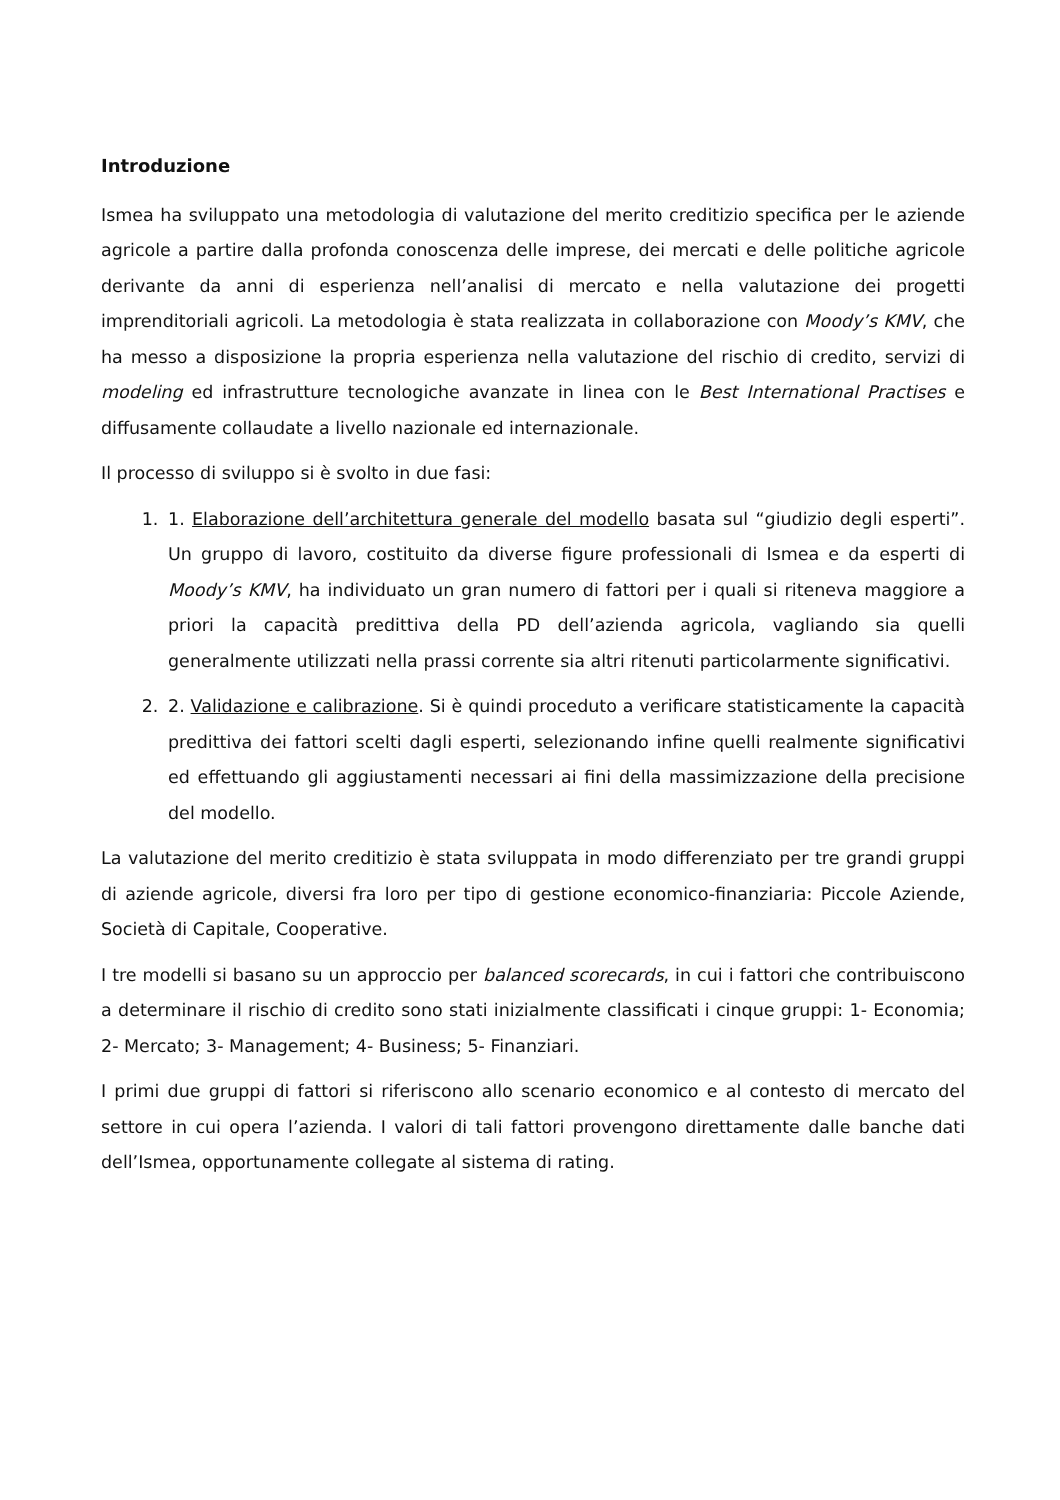Introduzione
Ismea ha sviluppato una metodologia di valutazione del merito creditizio specifica per le aziende agricole a partire dalla profonda conoscenza delle imprese, dei mercati e delle politiche agricole derivante da anni di esperienza nell’analisi di mercato e nella valutazione dei progetti imprenditoriali agricoli. La metodologia è stata realizzata in collaborazione con Moody’s KMV, che ha messo a disposizione la propria esperienza nella valutazione del rischio di credito, servizi di modeling ed infrastrutture tecnologiche avanzate in linea con le Best International Practises e diffusamente collaudate a livello nazionale ed internazionale.
Il processo di sviluppo si è svolto in due fasi:
1. 1. Elaborazione dell’architettura generale del modello basata sul “giudizio degli esperti”. Un gruppo di lavoro, costituito da diverse figure professionali di Ismea e da esperti di Moody’s KMV, ha individuato un gran numero di fattori per i quali si riteneva maggiore a priori la capacità predittiva della PD dell’azienda agricola, vagliando sia quelli generalmente utilizzati nella prassi corrente sia altri ritenuti particolarmente significativi.
2. 2. Validazione e calibrazione. Si è quindi proceduto a verificare statisticamente la capacità predittiva dei fattori scelti dagli esperti, selezionando infine quelli realmente significativi ed effettuando gli aggiustamenti necessari ai fini della massimizzazione della precisione del modello.
La valutazione del merito creditizio è stata sviluppata in modo differenziato per tre grandi gruppi di aziende agricole, diversi fra loro per tipo di gestione economico-finanziaria: Piccole Aziende, Società di Capitale, Cooperative.
I tre modelli si basano su un approccio per balanced scorecards, in cui i fattori che contribuiscono a determinare il rischio di credito sono stati inizialmente classificati i cinque gruppi: 1- Economia; 2- Mercato; 3- Management; 4- Business; 5- Finanziari.
I primi due gruppi di fattori si riferiscono allo scenario economico e al contesto di mercato del settore in cui opera l’azienda. I valori di tali fattori provengono direttamente dalle banche dati dell’Ismea, opportunamente collegate al sistema di rating.